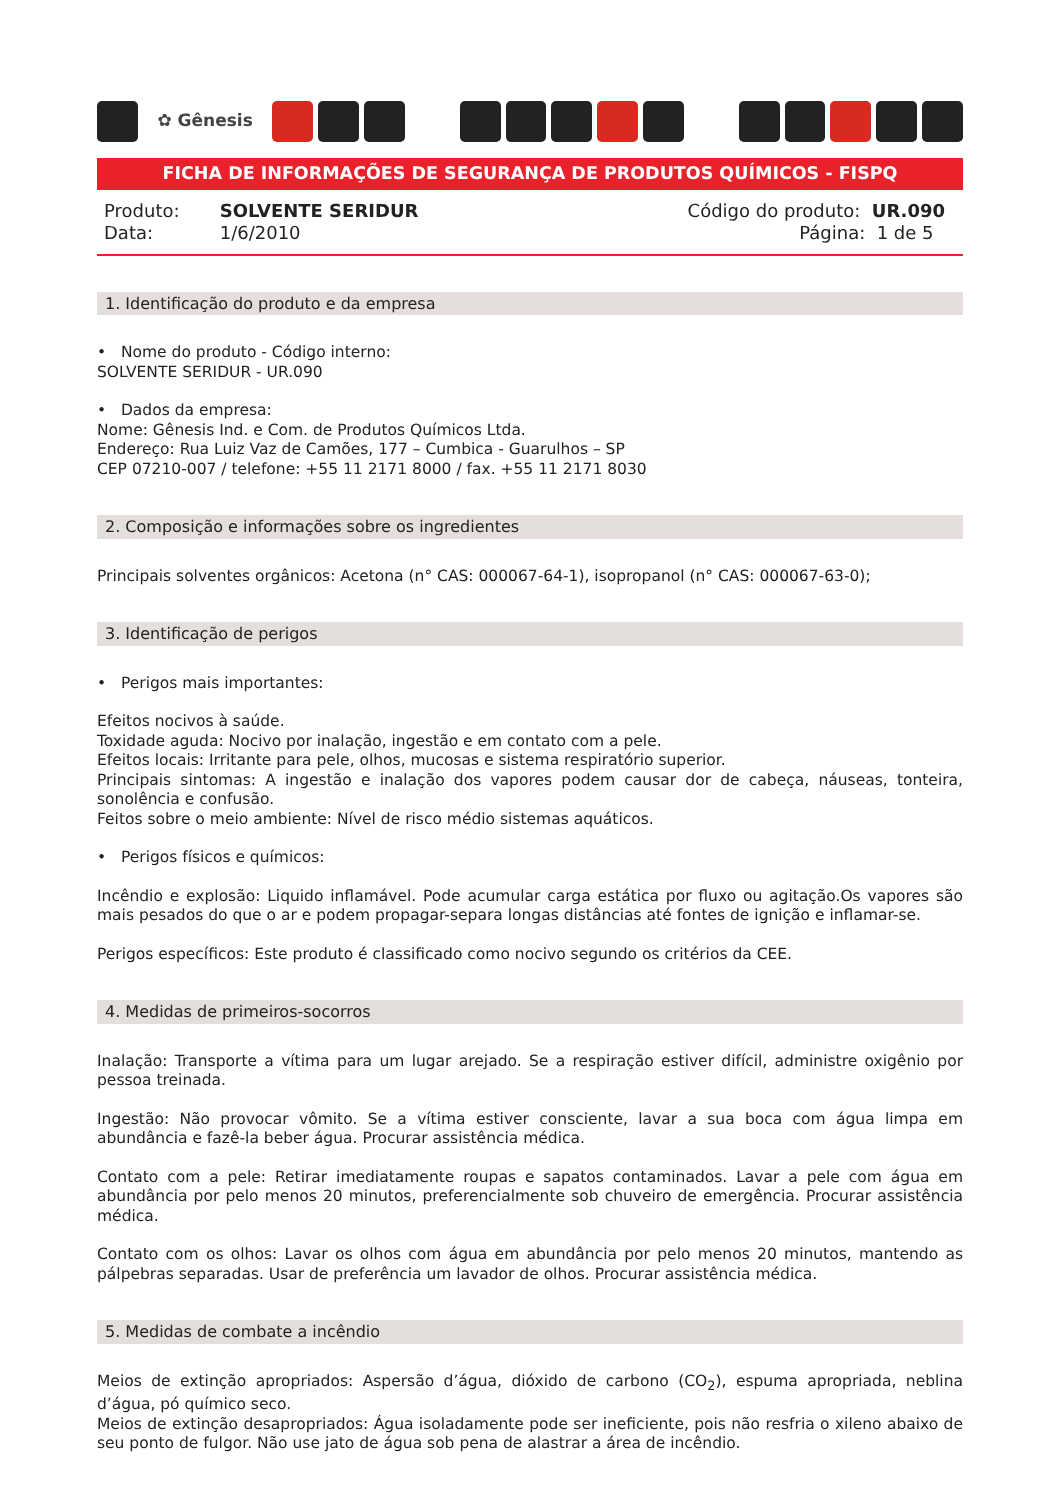✿ Gênesis
FICHA DE INFORMAÇÕES DE SEGURANÇA DE PRODUTOS QUÍMICOS - FISPQ
Produto: SOLVENTE SERIDUR
Data: 1/6/2010
Código do produto: UR.090
Página: 1 de 5
1. Identificação do produto e da empresa
• Nome do produto - Código interno:
SOLVENTE SERIDUR - UR.090
• Dados da empresa:
Nome: Gênesis Ind. e Com. de Produtos Químicos Ltda.
Endereço: Rua Luiz Vaz de Camões, 177 – Cumbica - Guarulhos – SP
CEP 07210-007 / telefone: +55 11 2171 8000 / fax. +55 11 2171 8030
2. Composição e informações sobre os ingredientes
Principais solventes orgânicos: Acetona (n° CAS: 000067-64-1), isopropanol (n° CAS: 000067-63-0);
3. Identificação de perigos
• Perigos mais importantes:
Efeitos nocivos à saúde.
Toxidade aguda: Nocivo por inalação, ingestão e em contato com a pele.
Efeitos locais: Irritante para pele, olhos, mucosas e sistema respiratório superior.
Principais sintomas: A ingestão e inalação dos vapores podem causar dor de cabeça, náuseas, tonteira, sonolência e confusão.
Feitos sobre o meio ambiente: Nível de risco médio sistemas aquáticos.
• Perigos físicos e químicos:
Incêndio e explosão: Liquido inflamável. Pode acumular carga estática por fluxo ou agitação.Os vapores são mais pesados do que o ar e podem propagar-separa longas distâncias até fontes de ignição e inflamar-se.
Perigos específicos: Este produto é classificado como nocivo segundo os critérios da CEE.
4. Medidas de primeiros-socorros
Inalação: Transporte a vítima para um lugar arejado. Se a respiração estiver difícil, administre oxigênio por pessoa treinada.
Ingestão: Não provocar vômito. Se a vítima estiver consciente, lavar a sua boca com água limpa em abundância e fazê-la beber água. Procurar assistência médica.
Contato com a pele: Retirar imediatamente roupas e sapatos contaminados. Lavar a pele com água em abundância por pelo menos 20 minutos, preferencialmente sob chuveiro de emergência. Procurar assistência médica.
Contato com os olhos: Lavar os olhos com água em abundância por pelo menos 20 minutos, mantendo as pálpebras separadas. Usar de preferência um lavador de olhos. Procurar assistência médica.
5. Medidas de combate a incêndio
Meios de extinção apropriados: Aspersão d’água, dióxido de carbono (CO<sub>2</sub>), espuma apropriada, neblina d’água, pó químico seco.
Meios de extinção desapropriados: Água isoladamente pode ser ineficiente, pois não resfria o xileno abaixo de seu ponto de fulgor. Não use jato de água sob pena de alastrar a área de incêndio.